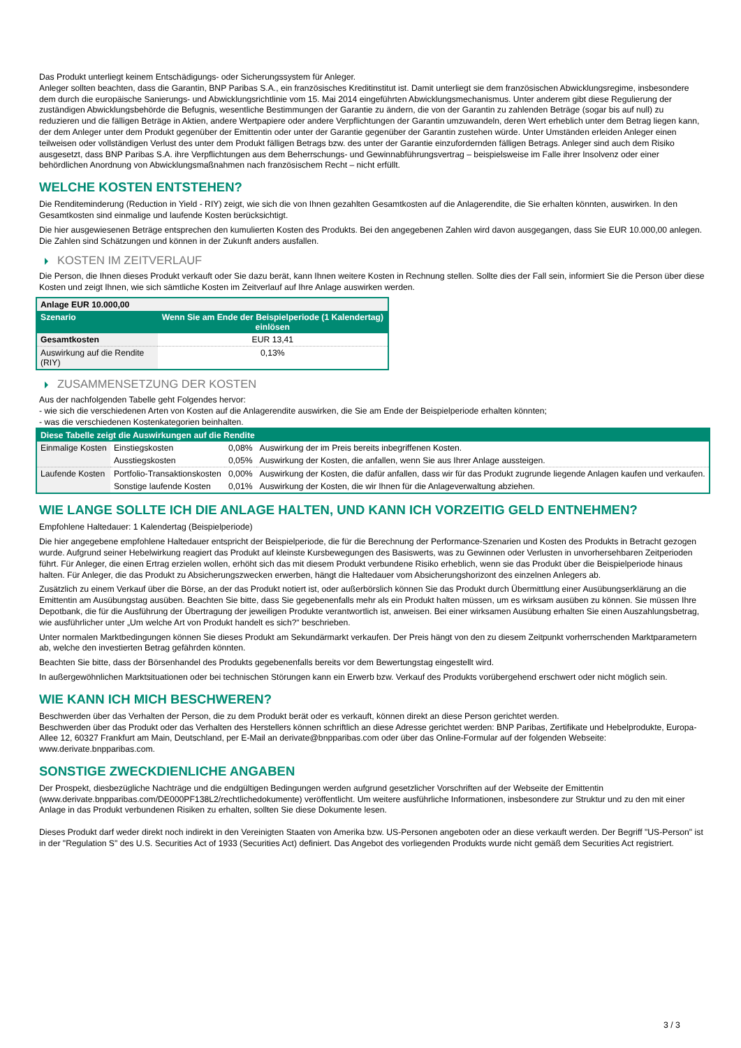Das Produkt unterliegt keinem Entschädigungs- oder Sicherungssystem für Anleger.
Anleger sollten beachten, dass die Garantin, BNP Paribas S.A., ein französisches Kreditinstitut ist. Damit unterliegt sie dem französischen Abwicklungsregime, insbesondere dem durch die europäische Sanierungs- und Abwicklungsrichtlinie vom 15. Mai 2014 eingeführten Abwicklungsmechanismus. Unter anderem gibt diese Regulierung der zuständigen Abwicklungsbehörde die Befugnis, wesentliche Bestimmungen der Garantie zu ändern, die von der Garantin zu zahlenden Beträge (sogar bis auf null) zu reduzieren und die fälligen Beträge in Aktien, andere Wertpapiere oder andere Verpflichtungen der Garantin umzuwandeln, deren Wert erheblich unter dem Betrag liegen kann, der dem Anleger unter dem Produkt gegenüber der Emittentin oder unter der Garantie gegenüber der Garantin zustehen würde. Unter Umständen erleiden Anleger einen teilweisen oder vollständigen Verlust des unter dem Produkt fälligen Betrags bzw. des unter der Garantie einzufordernden fälligen Betrags. Anleger sind auch dem Risiko ausgesetzt, dass BNP Paribas S.A. ihre Verpflichtungen aus dem Beherrschungs- und Gewinnabführungsvertrag – beispielsweise im Falle ihrer Insolvenz oder einer behördlichen Anordnung von Abwicklungsmaßnahmen nach französischem Recht – nicht erfüllt.
WELCHE KOSTEN ENTSTEHEN?
Die Renditeminderung (Reduction in Yield - RIY) zeigt, wie sich die von Ihnen gezahlten Gesamtkosten auf die Anlagerendite, die Sie erhalten könnten, auswirken. In den Gesamtkosten sind einmalige und laufende Kosten berücksichtigt.
Die hier ausgewiesenen Beträge entsprechen den kumulierten Kosten des Produkts. Bei den angegebenen Zahlen wird davon ausgegangen, dass Sie EUR 10.000,00 anlegen. Die Zahlen sind Schätzungen und können in der Zukunft anders ausfallen.
KOSTEN IM ZEITVERLAUF
Die Person, die Ihnen dieses Produkt verkauft oder Sie dazu berät, kann Ihnen weitere Kosten in Rechnung stellen. Sollte dies der Fall sein, informiert Sie die Person über diese Kosten und zeigt Ihnen, wie sich sämtliche Kosten im Zeitverlauf auf Ihre Anlage auswirken werden.
| Anlage EUR 10.000,00 | |
| Szenario | Wenn Sie am Ende der Beispielperiode (1 Kalendertag) einlösen |
| Gesamtkosten | EUR 13,41 |
| Auswirkung auf die Rendite (RIY) | 0,13% |
ZUSAMMENSETZUNG DER KOSTEN
Aus der nachfolgenden Tabelle geht Folgendes hervor:
- wie sich die verschiedenen Arten von Kosten auf die Anlagerendite auswirken, die Sie am Ende der Beispielperiode erhalten könnten;
- was die verschiedenen Kostenkategorien beinhalten.
| Diese Tabelle zeigt die Auswirkungen auf die Rendite | | | |
| --- | --- | --- | --- |
| Einmalige Kosten | Einstiegskosten | 0,08% | Auswirkung der im Preis bereits inbegriffenen Kosten. |
| | Ausstiegskosten | 0,05% | Auswirkung der Kosten, die anfallen, wenn Sie aus Ihrer Anlage aussteigen. |
| Laufende Kosten | Portfolio-Transaktionskosten | 0,00% | Auswirkung der Kosten, die dafür anfallen, dass wir für das Produkt zugrunde liegende Anlagen kaufen und verkaufen. |
| | Sonstige laufende Kosten | 0,01% | Auswirkung der Kosten, die wir Ihnen für die Anlageverwaltung abziehen. |
WIE LANGE SOLLTE ICH DIE ANLAGE HALTEN, UND KANN ICH VORZEITIG GELD ENTNEHMEN?
Empfohlene Haltedauer: 1 Kalendertag (Beispielperiode)
Die hier angegebene empfohlene Haltedauer entspricht der Beispielperiode, die für die Berechnung der Performance-Szenarien und Kosten des Produkts in Betracht gezogen wurde. Aufgrund seiner Hebelwirkung reagiert das Produkt auf kleinste Kursbewegungen des Basiswerts, was zu Gewinnen oder Verlusten in unvorhersehbaren Zeitperioden führt. Für Anleger, die einen Ertrag erzielen wollen, erhöht sich das mit diesem Produkt verbundene Risiko erheblich, wenn sie das Produkt über die Beispielperiode hinaus halten. Für Anleger, die das Produkt zu Absicherungszwecken erwerben, hängt die Haltedauer vom Absicherungshorizont des einzelnen Anlegers ab.
Zusätzlich zu einem Verkauf über die Börse, an der das Produkt notiert ist, oder außerbörslich können Sie das Produkt durch Übermittlung einer Ausübungserklärung an die Emittentin am Ausübungstag ausüben. Beachten Sie bitte, dass Sie gegebenenfalls mehr als ein Produkt halten müssen, um es wirksam ausüben zu können. Sie müssen Ihre Depotbank, die für die Ausführung der Übertragung der jeweiligen Produkte verantwortlich ist, anweisen. Bei einer wirksamen Ausübung erhalten Sie einen Auszahlungsbetrag, wie ausführlicher unter „Um welche Art von Produkt handelt es sich?“ beschrieben.
Unter normalen Marktbedingungen können Sie dieses Produkt am Sekundärmarkt verkaufen. Der Preis hängt von den zu diesem Zeitpunkt vorherrschenden Marktparametern ab, welche den investierten Betrag gefährden könnten.
Beachten Sie bitte, dass der Börsenhandel des Produkts gegebenenfalls bereits vor dem Bewertungstag eingestellt wird.
In außergewöhnlichen Marktsituationen oder bei technischen Störungen kann ein Erwerb bzw. Verkauf des Produkts vorübergehend erschwert oder nicht möglich sein.
WIE KANN ICH MICH BESCHWEREN?
Beschwerden über das Verhalten der Person, die zu dem Produkt berät oder es verkauft, können direkt an diese Person gerichtet werden.
Beschwerden über das Produkt oder das Verhalten des Herstellers können schriftlich an diese Adresse gerichtet werden: BNP Paribas, Zertifikate und Hebelprodukte, Europa-Allee 12, 60327 Frankfurt am Main, Deutschland, per E-Mail an derivate@bnpparibas.com oder über das Online-Formular auf der folgenden Webseite: www.derivate.bnpparibas.com.
SONSTIGE ZWECKDIENLICHE ANGABEN
Der Prospekt, diesbezügliche Nachträge und die endgültigen Bedingungen werden aufgrund gesetzlicher Vorschriften auf der Webseite der Emittentin (www.derivate.bnpparibas.com/DE000PF138L2/rechtlichedokumente) veröffentlicht. Um weitere ausführliche Informationen, insbesondere zur Struktur und zu den mit einer Anlage in das Produkt verbundenen Risiken zu erhalten, sollten Sie diese Dokumente lesen.
Dieses Produkt darf weder direkt noch indirekt in den Vereinigten Staaten von Amerika bzw. US-Personen angeboten oder an diese verkauft werden. Der Begriff "US-Person" ist in der "Regulation S" des U.S. Securities Act of 1933 (Securities Act) definiert. Das Angebot des vorliegenden Produkts wurde nicht gemäß dem Securities Act registriert.
3 / 3